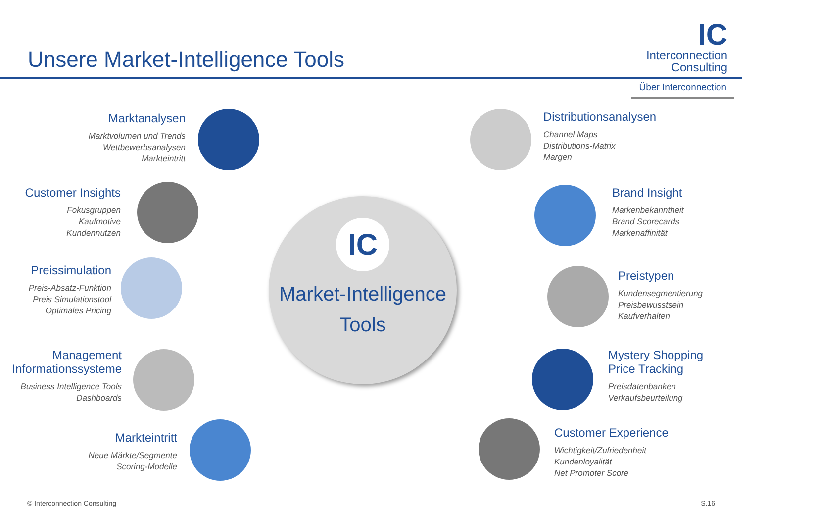Unsere Market-Intelligence Tools
IC
Interconnection
Consulting
Über Interconnection
IC
Market-Intelligence
Tools
Marktanalysen
Marktvolumen und Trends
Wettbewerbsanalysen
Markteintritt
Customer Insights
Fokusgruppen
Kaufmotive
Kundennutzen
Preissimulation
Preis-Absatz-Funktion
Preis Simulationstool
Optimales Pricing
Management
Informationssysteme
Business Intelligence Tools
Dashboards
Markteintritt
Neue Märkte/Segmente
Scoring-Modelle
Distributionsanalysen
Channel Maps
Distributions-Matrix
Margen
Brand Insight
Markenbekanntheit
Brand Scorecards
Markenaffinität
Preistypen
Kundensegmentierung
Preisbewusstsein
Kaufverhalten
Mystery Shopping
Price Tracking
Preisdatenbanken
Verkaufsbeurteilung
Customer Experience
Wichtigkeit/Zufriedenheit
Kundenloyalität
Net Promoter Score
© Interconnection Consulting S.16